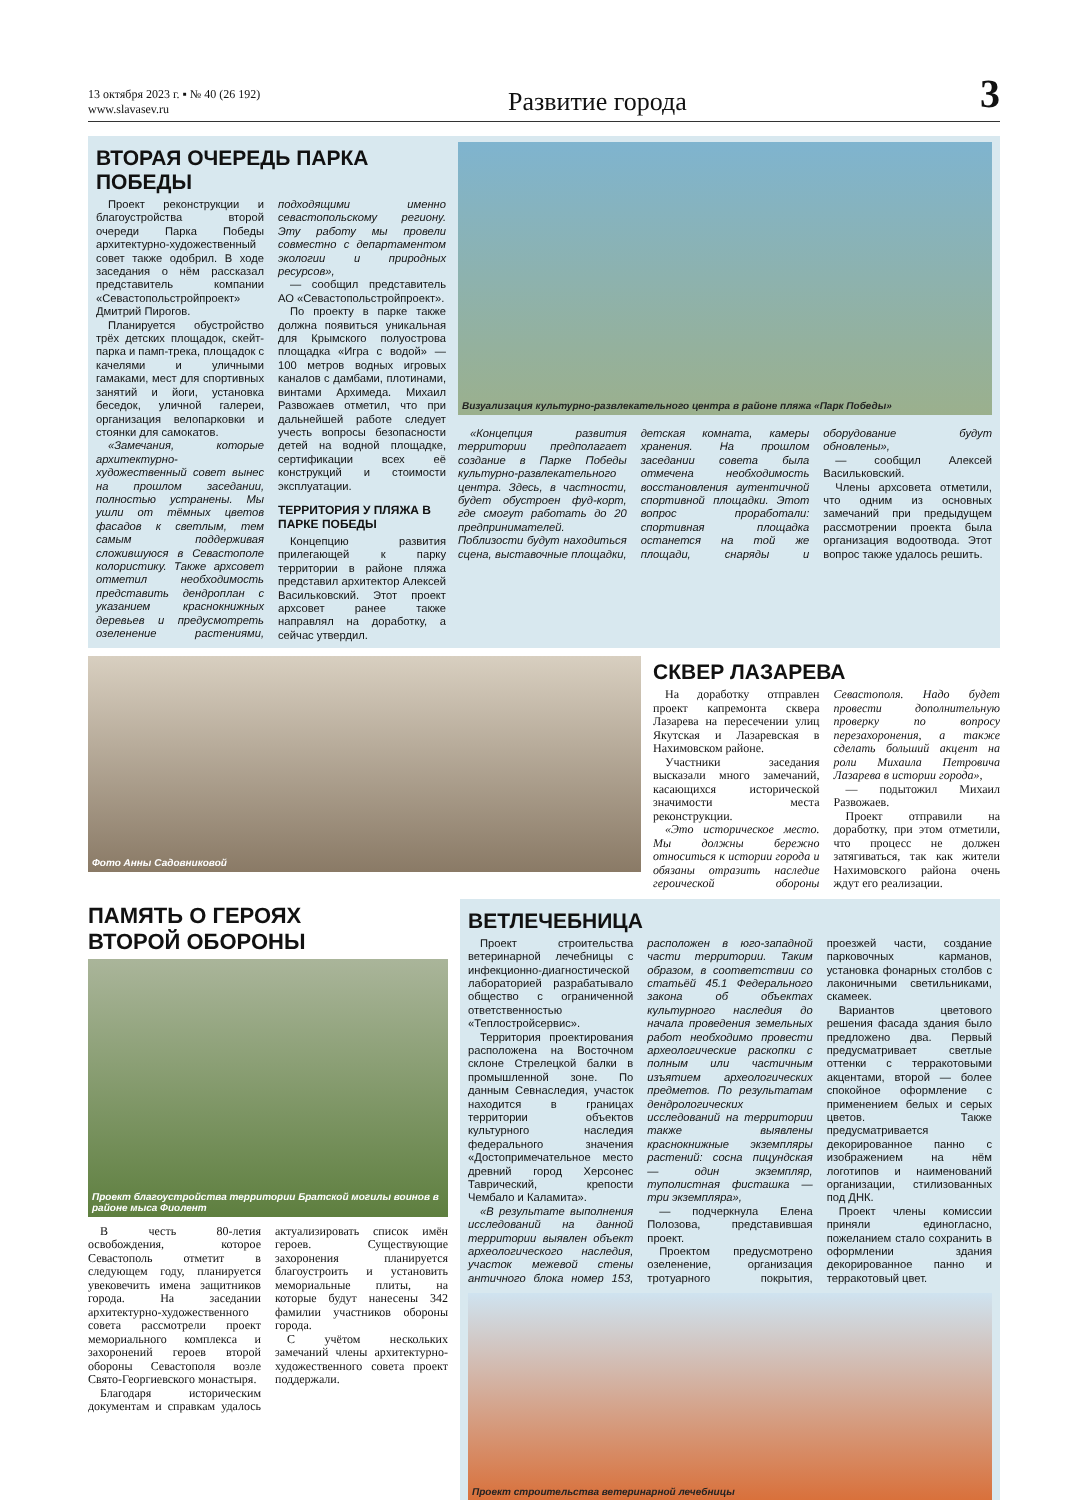13 октября 2023 г. ▪ № 40 (26 192)
www.slavasev.ru
Развитие города
3
ВТОРАЯ ОЧЕРЕДЬ ПАРКА ПОБЕДЫ
Проект реконструкции и благоустройства второй очереди Парка Победы архитектурно-художественный совет также одобрил. В ходе заседания о нём рассказал представитель компании «Севастопольстройпроект» Дмитрий Пирогов.
Планируется обустройство трёх детских площадок, скейт-парка и памп-трека, площадок с качелями и уличными гамаками, мест для спортивных занятий и йоги, установка беседок, уличной галереи, организация велопарковки и стоянки для самокатов.
«Замечания, которые архитектурно-художественный совет вынес на прошлом заседании, полностью устранены. Мы ушли от тёмных цветов фасадов к светлым, тем самым поддерживая сложившуюся в Севастополе колористику. Также архсовет отметил необходимость представить дендроплан с указанием краснокнижных деревьев и предусмотреть озеленение растениями, подходящими именно севастопольскому региону. Эту работу мы провели совместно с департаментом экологии и природных ресурсов»,
— сообщил представитель АО «Севастопольстройпроект».
По проекту в парке также должна появиться уникальная для Крымского полуострова площадка «Игра с водой» — 100 метров водных игровых каналов с дамбами, плотинами, винтами Архимеда. Михаил Развожаев отметил, что при дальнейшей работе следует учесть вопросы безопасности детей на водной площадке, сертификации всех её конструкций и стоимости эксплуатации.
ТЕРРИТОРИЯ У ПЛЯЖА В ПАРКЕ ПОБЕДЫ
Концепцию развития прилегающей к парку территории в районе пляжа представил архитектор Алексей Васильковский. Этот проект архсовет ранее также направлял на доработку, а сейчас утвердил.
Визуализация культурно-развлекательного центра в районе пляжа «Парк Победы»
«Концепция развития территории предполагает создание в Парке Победы культурно-развлекательного центра. Здесь, в частности, будет обустроен фуд-корт, где смогут работать до 20 предпринимателей. Поблизости будут находиться сцена, выставочные площадки, детская комната, камеры хранения. На прошлом заседании совета была отмечена необходимость восстановления аутентичной спортивной площадки. Этот вопрос проработали: спортивная площадка останется на той же площади, снаряды и оборудование будут обновлены»,
— сообщил Алексей Васильковский.
Члены архсовета отметили, что одним из основных замечаний при предыдущем рассмотрении проекта была организация водоотвода. Этот вопрос также удалось решить.
Фото Анны Садовниковой
СКВЕР ЛАЗАРЕВА
На доработку отправлен проект капремонта сквера Лазарева на пересечении улиц Якутская и Лазаревская в Нахимовском районе.
Участники заседания высказали много замечаний, касающихся исторической значимости места реконструкции.
«Это историческое место. Мы должны бережно относиться к истории города и обязаны отразить наследие героической обороны Севастополя. Надо будет провести дополнительную проверку по вопросу перезахоронения, а также сделать больший акцент на роли Михаила Петровича Лазарева в истории города»,
— подытожил Михаил Развожаев.
Проект отправили на доработку, при этом отметили, что процесс не должен затягиваться, так как жители Нахимовского района очень ждут его реализации.
ПАМЯТЬ О ГЕРОЯХ
ВТОРОЙ ОБОРОНЫ
Проект благоустройства территории Братской могилы воинов в районе мыса Фиолент
В честь 80-летия освобождения, которое Севастополь отметит в следующем году, планируется увековечить имена защитников города. На заседании архитектурно-художественного совета рассмотрели проект мемориального комплекса и захоронений героев второй обороны Севастополя возле Свято-Георгиевского монастыря.
Благодаря историческим документам и справкам удалось актуализировать список имён героев. Существующие захоронения планируется благоустроить и установить мемориальные плиты, на которые будут нанесены 342 фамилии участников обороны города.
С учётом нескольких замечаний члены архитектурно-художественного совета проект поддержали.
ВЕТЛЕЧЕБНИЦА
Проект строительства ветеринарной лечебницы с инфекционно-диагностической лабораторией разрабатывало общество с ограниченной ответственностью «Теплостройсервис».
Территория проектирования расположена на Восточном склоне Стрелецкой балки в промышленной зоне. По данным Севнаследия, участок находится в границах территории объектов культурного наследия федерального значения «Достопримечательное место древний город Херсонес Таврический, крепости Чембало и Каламита».
«В результате выполнения исследований на данной территории выявлен объект археологического наследия, участок межевой стены античного блока номер 153, расположен в юго-западной части территории. Таким образом, в соответствии со статьёй 45.1 Федерального закона об объектах культурного наследия до начала проведения земельных работ необходимо провести археологические раскопки с полным или частичным изъятием археологических предметов. По результатам дендрологических исследований на территории также выявлены краснокнижные экземпляры растений: сосна пицундская — один экземпляр, туполистная фисташка — три экземпляра»,
— подчеркнула Елена Полозова, представившая проект.
Проектом предусмотрено озеленение, организация тротуарного покрытия, проезжей части, создание парковочных карманов, установка фонарных столбов с лаконичными светильниками, скамеек.
Вариантов цветового решения фасада здания было предложено два. Первый предусматривает светлые оттенки с терракотовыми акцентами, второй — более спокойное оформление с применением белых и серых цветов. Также предусматривается декорированное панно с изображением на нём логотипов и наименований организации, стилизованных под ДНК.
Проект члены комиссии приняли единогласно, пожеланием стало сохранить в оформлении здания декорированное панно и терракотовый цвет.
Проект строительства ветеринарной лечебницы